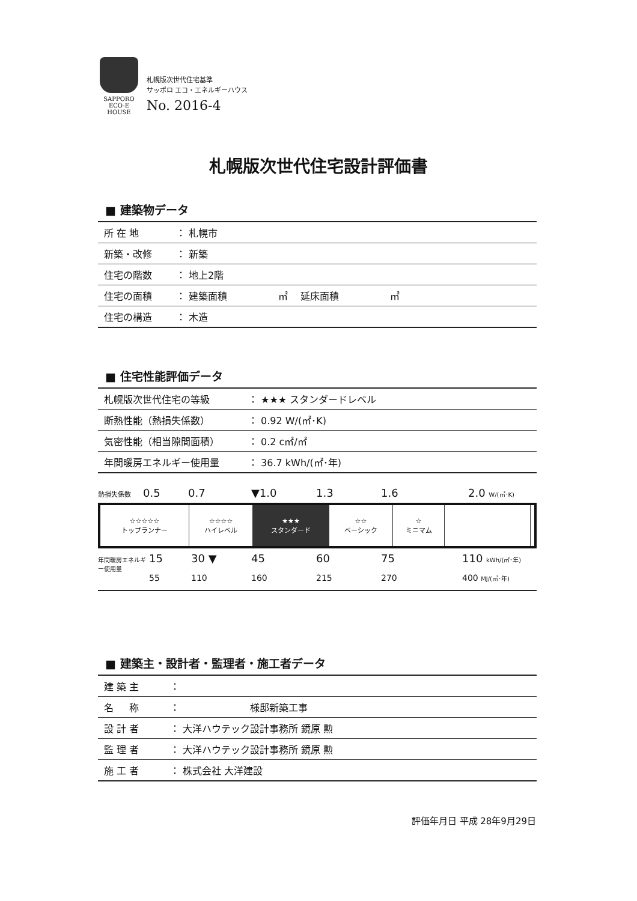SAPPORO
ECO-E
HOUSE
札幌版次世代住宅基準
サッポロ エコ・エネルギーハウス
No. 2016-4
札幌版次世代住宅設計評価書
■ 建築物データ
| 所 在 地 | ： 札幌市 |
| 新築・改修 | ： 新築 |
| 住宅の階数 | ： 地上2階 |
| 住宅の面積 | ： 建築面積 ㎡ 延床面積 ㎡ |
| 住宅の構造 | ： 木造 |
■ 住宅性能評価データ
| 札幌版次世代住宅の等級 | ： ★★★ スタンダードレベル |
| 断熱性能（熱損失係数） | ： 0.92 W/(㎡･K) |
| 気密性能（相当隙間面積） | ： 0.2 c㎡/㎡ |
| 年間暖房エネルギー使用量 | ： 36.7 kWh/(㎡･年) |
熱損失係数 0.5 0.7 ▼1.0 1.3 1.6 2.0 W/(㎡･K)
| ☆☆☆☆☆ トップランナー | ☆☆☆☆ ハイレベル | ★★★ スタンダード | ☆☆ ベーシック | ☆ ミニマム | | |
年間暖房エネルギー使用量 15 30 ▼ 45 60 75 110 kWh/(㎡･年)
55 110 160 215 270 400 MJ/(㎡･年)
■ 建築主・設計者・監理者・施工者データ
| 建 築 主 | ： |
| 名 称 | ： 様邸新築工事 |
| 設 計 者 | ： 大洋ハウテック設計事務所 鏡原 勲 |
| 監 理 者 | ： 大洋ハウテック設計事務所 鏡原 勲 |
| 施 工 者 | ： 株式会社 大洋建設 |
評価年月日 平成 28年9月29日